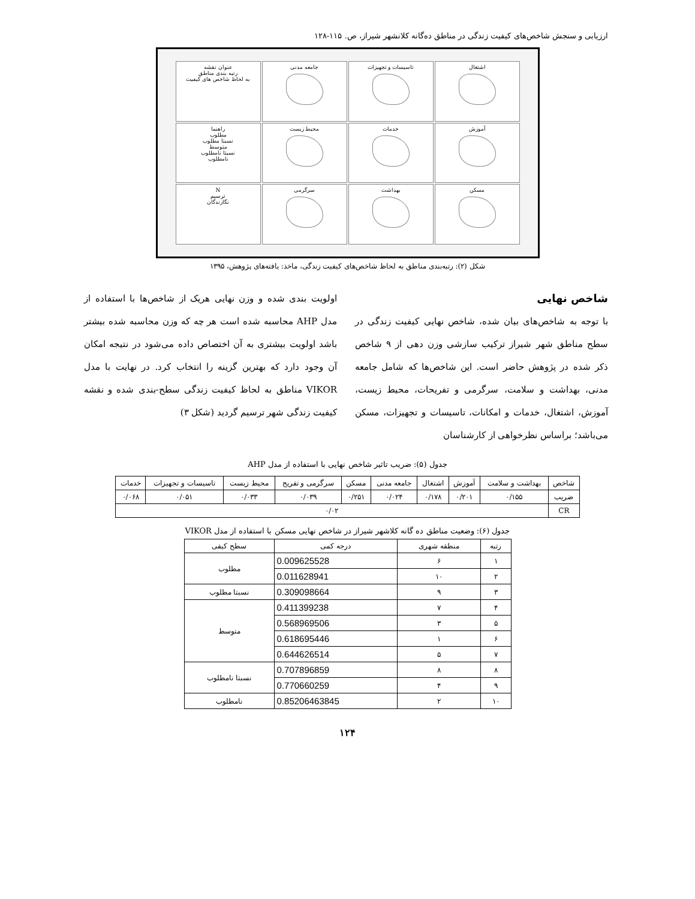ارزیابی و سنجش شاخص‌های کیفیت زندگی در مناطق ده‌گانه کلانشهر شیراز، ص. ۱۱۵-۱۲۸
اشتغال
تاسیسات و تجهیزات
جامعه مدنی
عنوان نقشه
رتبه بندی مناطق
به لحاظ شاخص های کیفیت
آموزش
خدمات
محیط زیست
راهنما
مطلوب
نسبتا مطلوب
متوسط
نسبتا نامطلوب
نامطلوب
مسکن
بهداشت
سرگرمی
N
ترسیم
نگارندگان
شکل (۲): رتبه‌بندی مناطق به لحاظ شاخص‌های کیفیت زندگی، ماخذ: یافته‌های پژوهش، ۱۳۹۵
شاخص نهایی
با توجه به شاخص‌های بیان شده، شاخص نهایی کیفیت زندگی در سطح مناطق شهر شیراز ترکیب سازشی وزن دهی از ۹ شاخص ذکر شده در پژوهش حاضر است. این شاخص‌ها که شامل جامعه مدنی، بهداشت و سلامت، سرگرمی و تفریحات، محیط زیست، آموزش، اشتغال، خدمات و امکانات، تاسیسات و تجهیزات، مسکن می‌باشد؛ براساس نظرخواهی از کارشناسان
اولویت بندی شده و وزن نهایی هریک از شاخص‌ها با استفاده از مدل AHP محاسبه شده است هر چه که وزن محاسبه شده بیشتر باشد اولویت بیشتری به آن اختصاص داده می‌شود در نتیجه امکان آن وجود دارد که بهترین گزینه را انتخاب کرد. در نهایت با مدل VIKOR مناطق به لحاظ کیفیت زندگی سطح-بندی شده و نقشه کیفیت زندگی شهر ترسیم گردید (شکل ۳)
جدول (۵): ضریب تاثیر شاخص نهایی با استفاده از مدل AHP
| شاخص | بهداشت و سلامت | آموزش | اشتغال | جامعه مدنی | مسکن | سرگرمی و تفریح | محیط زیست | تاسیسات و تجهیزات | خدمات |
| --- | --- | --- | --- | --- | --- | --- | --- | --- | --- |
| ضریب | ۰/۱۵۵ | ۰/۲۰۱ | ۰/۱۷۸ | ۰/۰۲۴ | ۰/۲۵۱ | ۰/۰۳۹ | ۰/۰۳۳ | ۰/۰۵۱ | ۰/۰۶۸ |
| CR | ۰/۰۲ | | | | | | | | |
جدول (۶): وضعیت مناطق ده گانه کلاشهر شیراز در شاخص نهایی مسکن با استفاده از مدل VIKOR
| رتبه | منطقه شهری | درجه کمی | سطح کیفی |
| --- | --- | --- | --- |
| ۱ | ۶ | 0.009625528 | مطلوب |
| ۲ | ۱۰ | 0.011628941 | |
| ۳ | ۹ | 0.309098664 | نسبتا مطلوب |
| ۴ | ۷ | 0.411399238 | متوسط |
| ۵ | ۳ | 0.568969506 | |
| ۶ | ۱ | 0.618695446 | |
| ۷ | ۵ | 0.644626514 | |
| ۸ | ۸ | 0.707896859 | نسبتا نامطلوب |
| ۹ | ۴ | 0.770660259 | |
| ۱۰ | ۲ | 0.85206463845 | نامطلوب |
۱۲۴